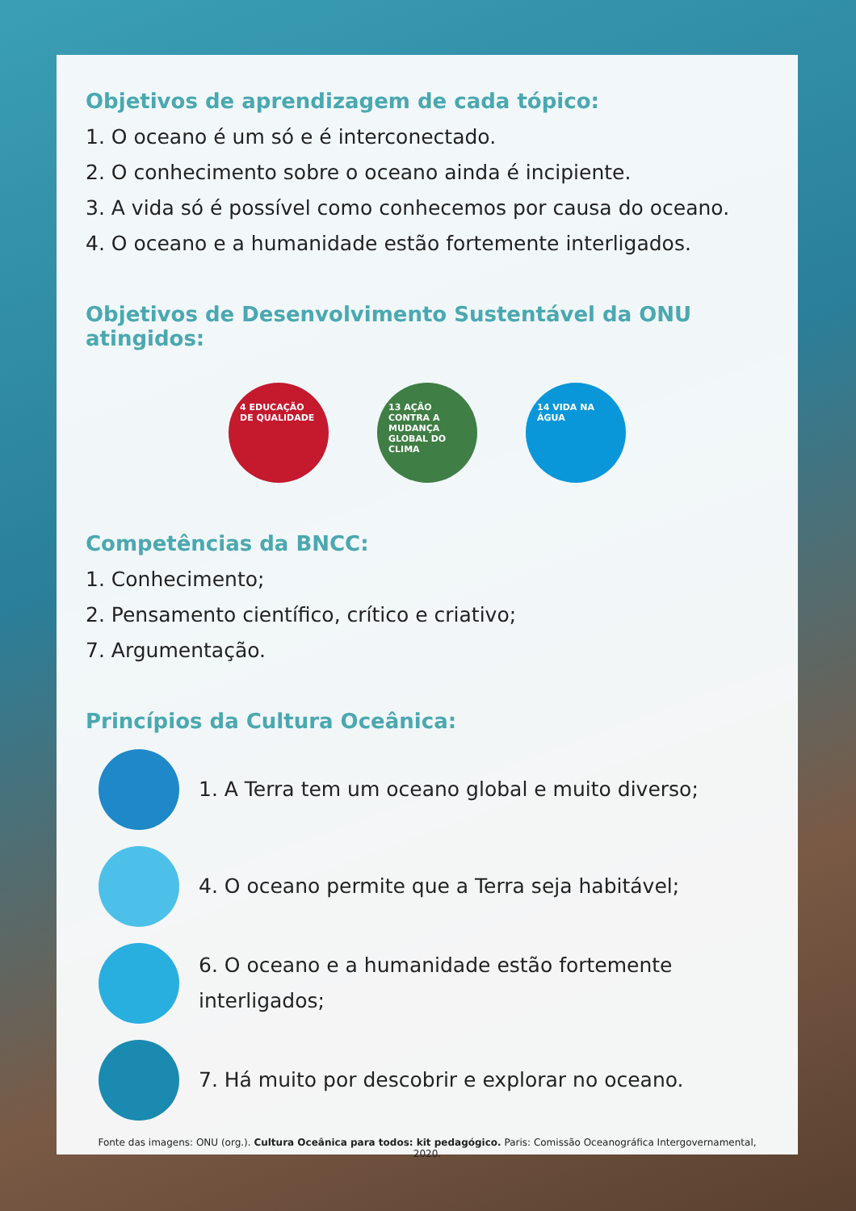Objetivos de aprendizagem de cada tópico:
1. O oceano é um só e é interconectado.
2. O conhecimento sobre o oceano ainda é incipiente.
3. A vida só é possível como conhecemos por causa do oceano.
4. O oceano e a humanidade estão fortemente interligados.
Objetivos de Desenvolvimento Sustentável da ONU atingidos:
4 EDUCAÇÃO DE QUALIDADE
13 AÇÃO CONTRA A MUDANÇA GLOBAL DO CLIMA
14 VIDA NA ÁGUA
Competências da BNCC:
1. Conhecimento;
2. Pensamento científico, crítico e criativo;
7. Argumentação.
Princípios da Cultura Oceânica:
1. A Terra tem um oceano global e muito diverso;
4. O oceano permite que a Terra seja habitável;
6. O oceano e a humanidade estão fortemente interligados;
7. Há muito por descobrir e explorar no oceano.
Fonte das imagens: ONU (org.). Cultura Oceânica para todos: kit pedagógico. Paris: Comissão Oceanográfica Intergovernamental, 2020.